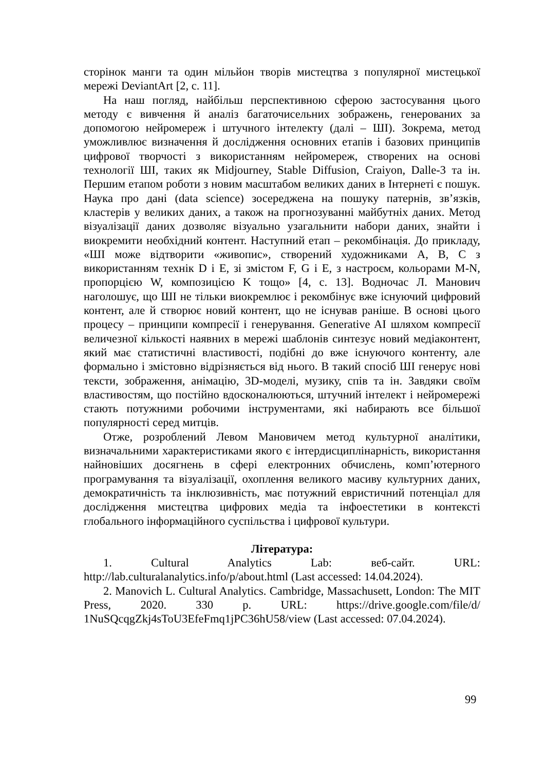сторінок манги та один мільйон творів мистецтва з популярної мистецької мережі DeviantArt [2, с. 11].
На наш погляд, найбільш перспективною сферою застосування цього методу є вивчення й аналіз багаточисельних зображень, генерованих за допомогою нейромереж і штучного інтелекту (далі – ШІ). Зокрема, метод уможливлює визначення й дослідження основних етапів і базових принципів цифрової творчості з використанням нейромереж, створених на основі технології ШІ, таких як Midjourney, Stable Diffusion, Craiyon, Dalle-3 та ін. Першим етапом роботи з новим масштабом великих даних в Інтернеті є пошук. Наука про дані (data science) зосереджена на пошуку патернів, зв’язків, кластерів у великих даних, а також на прогнозуванні майбутніх даних. Метод візуалізації даних дозволяє візуально узагальнити набори даних, знайти і виокремити необхідний контент. Наступний етап – рекомбінація. До прикладу, «ШІ може відтворити «живопис», створений художниками A, B, C з використанням технік D і E, зі змістом F, G і E, з настроєм, кольорами M-N, пропорцією W, композицією K тощо» [4, с. 13]. Водночас Л. Манович наголошує, що ШІ не тільки виокремлює і рекомбінує вже існуючий цифровий контент, але й створює новий контент, що не існував раніше. В основі цього процесу – принципи компресії і генерування. Generative AI шляхом компресії величезної кількості наявних в мережі шаблонів синтезує новий медіаконтент, який має статистичні властивості, подібні до вже існуючого контенту, але формально і змістовно відрізняється від нього. В такий спосіб ШІ генерує нові тексти, зображення, анімацію, 3D-моделі, музику, спів та ін. Завдяки своїм властивостям, що постійно вдосконалюються, штучний інтелект і нейромережі стають потужними робочими інструментами, які набирають все більшої популярності серед митців.
Отже, розроблений Левом Мановичем метод культурної аналітики, визначальними характеристиками якого є інтердисциплінарність, використання найновіших досягнень в сфері електронних обчислень, комп’ютерного програмування та візуалізації, охоплення великого масиву культурних даних, демократичність та інклюзивність, має потужний евристичний потенціал для дослідження мистецтва цифрових медіа та інфоестетики в контексті глобального інформаційного суспільства і цифрової культури.
Література:
1. Cultural Analytics Lab: веб-сайт. URL: http://lab.culturalanalytics.info/p/about.html (Last accessed: 14.04.2024).
2. Manovich L. Cultural Analytics. Cambridge, Massachusett, London: The MIT Press, 2020. 330 p. URL: https://drive.google.com/file/d/ 1NuSQcqgZkj4sToU3EfeFmq1jPC36hU58/view (Last accessed: 07.04.2024).
99